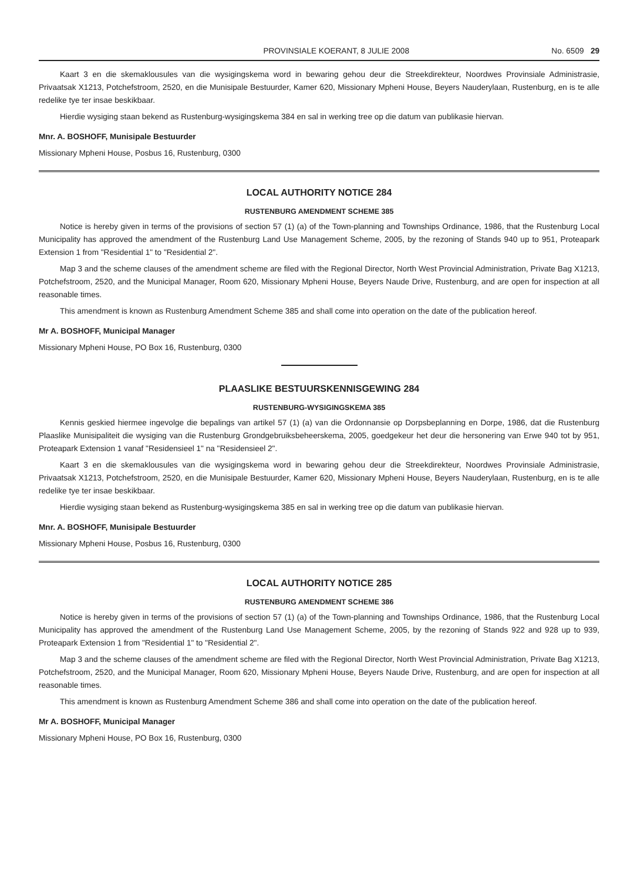PROVINSIALE KOERANT, 8 JULIE 2008 No. 6509 29
Kaart 3 en die skemaklousules van die wysigingskema word in bewaring gehou deur die Streekdirekteur, Noordwes Provinsiale Administrasie, Privaatsak X1213, Potchefstroom, 2520, en die Munisipale Bestuurder, Kamer 620, Missionary Mpheni House, Beyers Nauderylaan, Rustenburg, en is te alle redelike tye ter insae beskikbaar.
Hierdie wysiging staan bekend as Rustenburg-wysigingskema 384 en sal in werking tree op die datum van publikasie hiervan.
Mnr. A. BOSHOFF, Munisipale Bestuurder
Missionary Mpheni House, Posbus 16, Rustenburg, 0300
LOCAL AUTHORITY NOTICE 284
RUSTENBURG AMENDMENT SCHEME 385
Notice is hereby given in terms of the provisions of section 57 (1) (a) of the Town-planning and Townships Ordinance, 1986, that the Rustenburg Local Municipality has approved the amendment of the Rustenburg Land Use Management Scheme, 2005, by the rezoning of Stands 940 up to 951, Proteapark Extension 1 from "Residential 1" to "Residential 2".
Map 3 and the scheme clauses of the amendment scheme are filed with the Regional Director, North West Provincial Administration, Private Bag X1213, Potchefstroom, 2520, and the Municipal Manager, Room 620, Missionary Mpheni House, Beyers Naude Drive, Rustenburg, and are open for inspection at all reasonable times.
This amendment is known as Rustenburg Amendment Scheme 385 and shall come into operation on the date of the publication hereof.
Mr A. BOSHOFF, Municipal Manager
Missionary Mpheni House, PO Box 16, Rustenburg, 0300
PLAASLIKE BESTUURSKENNISGEWING 284
RUSTENBURG-WYSIGINGSKEMA 385
Kennis geskied hiermee ingevolge die bepalings van artikel 57 (1) (a) van die Ordonnansie op Dorpsbeplanning en Dorpe, 1986, dat die Rustenburg Plaaslike Munisipaliteit die wysiging van die Rustenburg Grondgebruiksbeheerskema, 2005, goedgekeur het deur die hersonering van Erwe 940 tot by 951, Proteapark Extension 1 vanaf "Residensieel 1" na "Residensieel 2".
Kaart 3 en die skemaklousules van die wysigingskema word in bewaring gehou deur die Streekdirekteur, Noordwes Provinsiale Administrasie, Privaatsak X1213, Potchefstroom, 2520, en die Munisipale Bestuurder, Kamer 620, Missionary Mpheni House, Beyers Nauderylaan, Rustenburg, en is te alle redelike tye ter insae beskikbaar.
Hierdie wysiging staan bekend as Rustenburg-wysigingskema 385 en sal in werking tree op die datum van publikasie hiervan.
Mnr. A. BOSHOFF, Munisipale Bestuurder
Missionary Mpheni House, Posbus 16, Rustenburg, 0300
LOCAL AUTHORITY NOTICE 285
RUSTENBURG AMENDMENT SCHEME 386
Notice is hereby given in terms of the provisions of section 57 (1) (a) of the Town-planning and Townships Ordinance, 1986, that the Rustenburg Local Municipality has approved the amendment of the Rustenburg Land Use Management Scheme, 2005, by the rezoning of Stands 922 and 928 up to 939, Proteapark Extension 1 from "Residential 1" to "Residential 2".
Map 3 and the scheme clauses of the amendment scheme are filed with the Regional Director, North West Provincial Administration, Private Bag X1213, Potchefstroom, 2520, and the Municipal Manager, Room 620, Missionary Mpheni House, Beyers Naude Drive, Rustenburg, and are open for inspection at all reasonable times.
This amendment is known as Rustenburg Amendment Scheme 386 and shall come into operation on the date of the publication hereof.
Mr A. BOSHOFF, Municipal Manager
Missionary Mpheni House, PO Box 16, Rustenburg, 0300